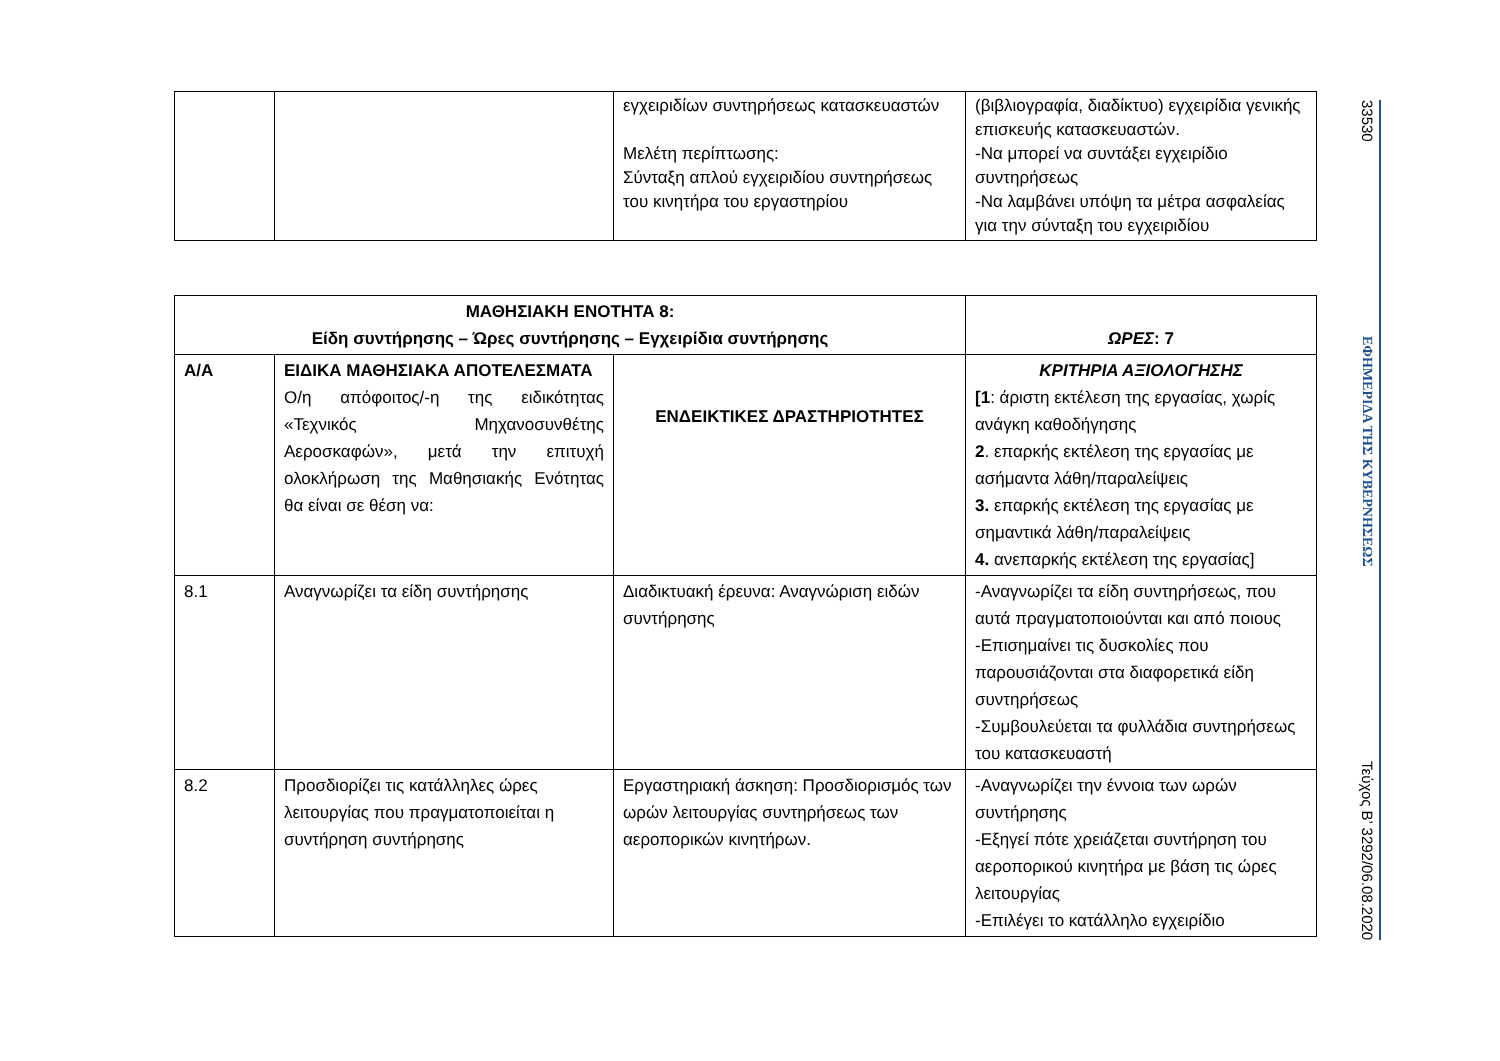| | | εγχειριδίων συντηρήσεως κατασκευαστών Μελέτη περίπτωσης: Σύνταξη απλού εγχειριδίου συντηρήσεως του κινητήρα του εργαστηρίου | (βιβλιογραφία, διαδίκτυο) εγχειρίδια γενικής επισκευής κατασκευαστών. -Να μπορεί να συντάξει εγχειρίδιο συντηρήσεως -Να λαμβάνει υπόψη τα μέτρα ασφαλείας για την σύνταξη του εγχειριδίου |
| ΜΑΘΗΣΙΑΚΗ ΕΝΟΤΗΤΑ 8: Είδη συντήρησης – Ώρες συντήρησης – Εγχειρίδια συντήρησης | | | ΩΡΕΣ : 7 |
| --- | --- | --- | --- |
| Α/Α | ΕΙΔΙΚΑ ΜΑΘΗΣΙΑΚΑ ΑΠΟΤΕΛΕΣΜΑΤΑ Ο/η απόφοιτος/-η της ειδικότητας «Τεχνικός Μηχανοσυνθέτης Αεροσκαφών», μετά την επιτυχή ολοκλήρωση της Μαθησιακής Ενότητας θα είναι σε θέση να: | ΕΝΔΕΙΚΤΙΚΕΣ ΔΡΑΣΤΗΡΙΟΤΗΤΕΣ | ΚΡΙΤΗΡΙΑ ΑΞΙΟΛΟΓΗΣΗΣ [1 : άριστη εκτέλεση της εργασίας, χωρίς ανάγκη καθοδήγησης 2 . επαρκής εκτέλεση της εργασίας με ασήμαντα λάθη/παραλείψεις 3. επαρκής εκτέλεση της εργασίας με σημαντικά λάθη/παραλείψεις 4. ανεπαρκής εκτέλεση της εργασίας] |
| 8.1 | Αναγνωρίζει τα είδη συντήρησης | Διαδικτυακή έρευνα: Αναγνώριση ειδών συντήρησης | -Αναγνωρίζει τα είδη συντηρήσεως, που αυτά πραγματοποιούνται και από ποιους -Επισημαίνει τις δυσκολίες που παρουσιάζονται στα διαφορετικά είδη συντηρήσεως -Συμβουλεύεται τα φυλλάδια συντηρήσεως του κατασκευαστή |
| 8.2 | Προσδιορίζει τις κατάλληλες ώρες λειτουργίας που πραγματοποιείται η συντήρηση συντήρησης | Εργαστηριακή άσκηση: Προσδιορισμός των ωρών λειτουργίας συντηρήσεως των αεροπορικών κινητήρων. | -Αναγνωρίζει την έννοια των ωρών συντήρησης -Εξηγεί πότε χρειάζεται συντήρηση του αεροπορικού κινητήρα με βάση τις ώρες λειτουργίας -Επιλέγει το κατάλληλο εγχειρίδιο |
33530
ΕΦΗΜΕΡΙΔΑ ΤΗΣ ΚΥΒΕΡΝΗΣΕΩΣ
Τεύχος B’ 3292/06.08.2020